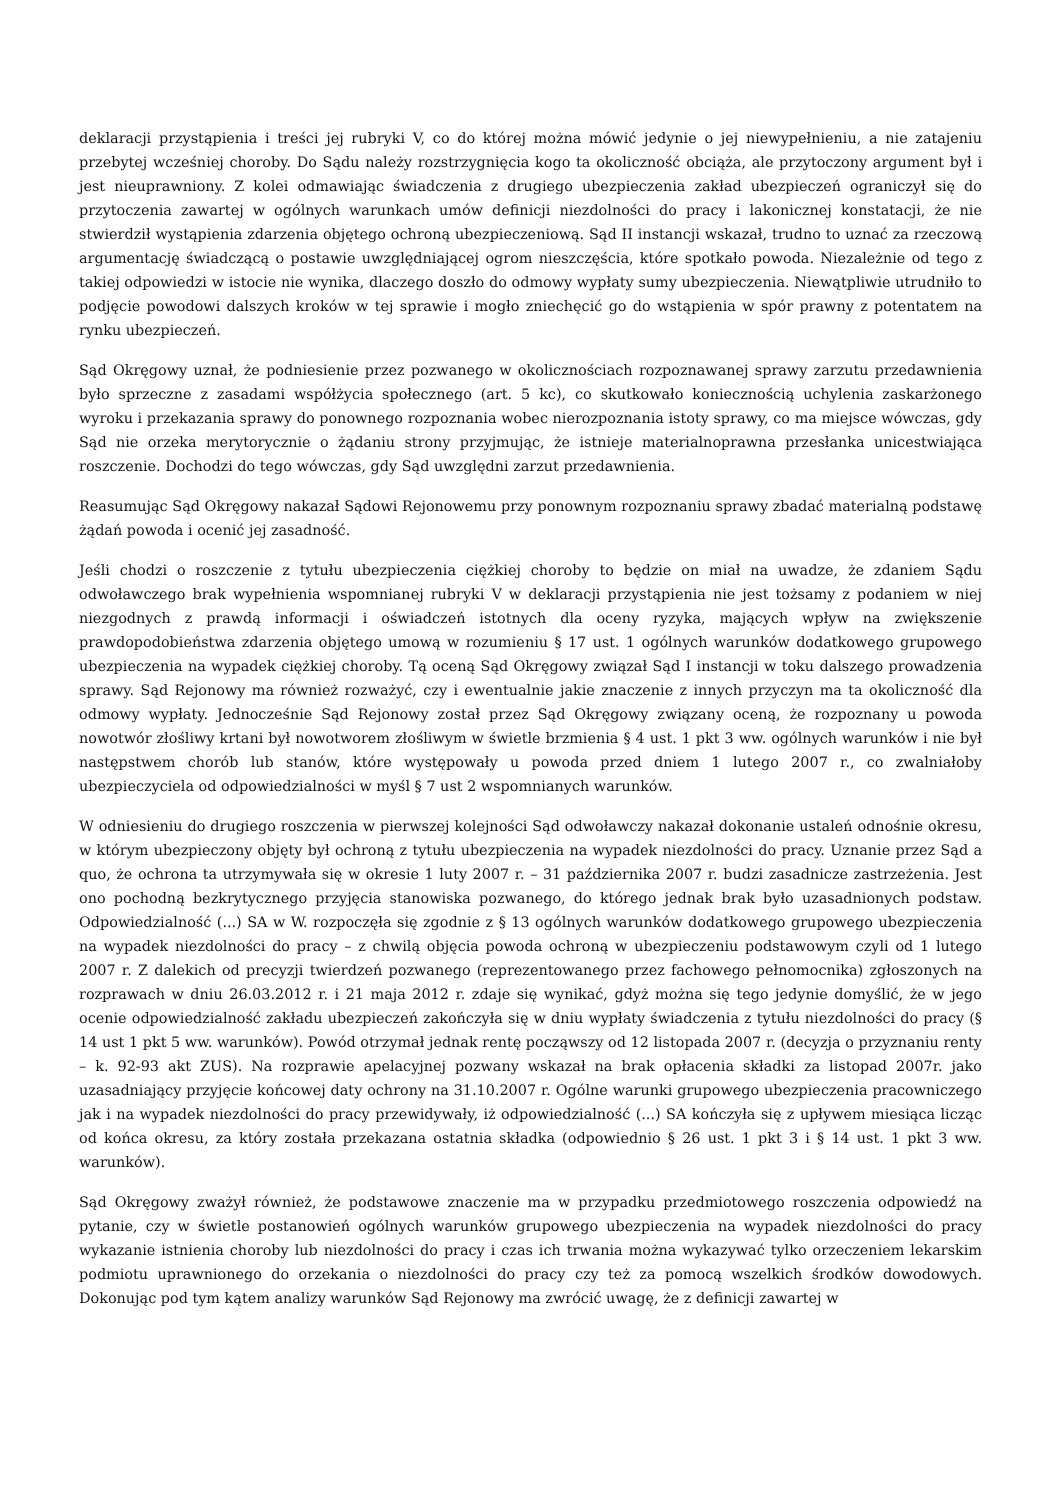deklaracji przystąpienia i treści jej rubryki V, co do której można mówić jedynie o jej niewypełnieniu, a nie zatajeniu przebytej wcześniej choroby. Do Sądu należy rozstrzygnięcia kogo ta okoliczność obciąża, ale przytoczony argument był i jest nieuprawniony. Z kolei odmawiając świadczenia z drugiego ubezpieczenia zakład ubezpieczeń ograniczył się do przytoczenia zawartej w ogólnych warunkach umów definicji niezdolności do pracy i lakonicznej konstatacji, że nie stwierdził wystąpienia zdarzenia objętego ochroną ubezpieczeniową. Sąd II instancji wskazał, trudno to uznać za rzeczową argumentację świadczącą o postawie uwzględniającej ogrom nieszczęścia, które spotkało powoda. Niezależnie od tego z takiej odpowiedzi w istocie nie wynika, dlaczego doszło do odmowy wypłaty sumy ubezpieczenia. Niewątpliwie utrudniło to podjęcie powodowi dalszych kroków w tej sprawie i mogło zniechęcić go do wstąpienia w spór prawny z potentatem na rynku ubezpieczeń.
Sąd Okręgowy uznał, że podniesienie przez pozwanego w okolicznościach rozpoznawanej sprawy zarzutu przedawnienia było sprzeczne z zasadami współżycia społecznego (art. 5 kc), co skutkowało koniecznością uchylenia zaskarżonego wyroku i przekazania sprawy do ponownego rozpoznania wobec nierozpoznania istoty sprawy, co ma miejsce wówczas, gdy Sąd nie orzeka merytorycznie o żądaniu strony przyjmując, że istnieje materialnoprawna przesłanka unicestwiająca roszczenie. Dochodzi do tego wówczas, gdy Sąd uwzględni zarzut przedawnienia.
Reasumując Sąd Okręgowy nakazał Sądowi Rejonowemu przy ponownym rozpoznaniu sprawy zbadać materialną podstawę żądań powoda i ocenić jej zasadność.
Jeśli chodzi o roszczenie z tytułu ubezpieczenia ciężkiej choroby to będzie on miał na uwadze, że zdaniem Sądu odwoławczego brak wypełnienia wspomnianej rubryki V w deklaracji przystąpienia nie jest tożsamy z podaniem w niej niezgodnych z prawdą informacji i oświadczeń istotnych dla oceny ryzyka, mających wpływ na zwiększenie prawdopodobieństwa zdarzenia objętego umową w rozumieniu § 17 ust. 1 ogólnych warunków dodatkowego grupowego ubezpieczenia na wypadek ciężkiej choroby. Tą oceną Sąd Okręgowy związał Sąd I instancji w toku dalszego prowadzenia sprawy. Sąd Rejonowy ma również rozważyć, czy i ewentualnie jakie znaczenie z innych przyczyn ma ta okoliczność dla odmowy wypłaty. Jednocześnie Sąd Rejonowy został przez Sąd Okręgowy związany oceną, że rozpoznany u powoda nowotwór złośliwy krtani był nowotworem złośliwym w świetle brzmienia § 4 ust. 1 pkt 3 ww. ogólnych warunków i nie był następstwem chorób lub stanów, które występowały u powoda przed dniem 1 lutego 2007 r., co zwalniałoby ubezpieczyciela od odpowiedzialności w myśl § 7 ust 2 wspomnianych warunków.
W odniesieniu do drugiego roszczenia w pierwszej kolejności Sąd odwoławczy nakazał dokonanie ustaleń odnośnie okresu, w którym ubezpieczony objęty był ochroną z tytułu ubezpieczenia na wypadek niezdolności do pracy. Uznanie przez Sąd a quo, że ochrona ta utrzymywała się w okresie 1 luty 2007 r. – 31 października 2007 r. budzi zasadnicze zastrzeżenia. Jest ono pochodną bezkrytycznego przyjęcia stanowiska pozwanego, do którego jednak brak było uzasadnionych podstaw. Odpowiedzialność (...) SA w W. rozpoczęła się zgodnie z § 13 ogólnych warunków dodatkowego grupowego ubezpieczenia na wypadek niezdolności do pracy – z chwilą objęcia powoda ochroną w ubezpieczeniu podstawowym czyli od 1 lutego 2007 r. Z dalekich od precyzji twierdzeń pozwanego (reprezentowanego przez fachowego pełnomocnika) zgłoszonych na rozprawach w dniu 26.03.2012 r. i 21 maja 2012 r. zdaje się wynikać, gdyż można się tego jedynie domyślić, że w jego ocenie odpowiedzialność zakładu ubezpieczeń zakończyła się w dniu wypłaty świadczenia z tytułu niezdolności do pracy (§ 14 ust 1 pkt 5 ww. warunków). Powód otrzymał jednak rentę począwszy od 12 listopada 2007 r. (decyzja o przyznaniu renty – k. 92-93 akt ZUS). Na rozprawie apelacyjnej pozwany wskazał na brak opłacenia składki za listopad 2007r. jako uzasadniający przyjęcie końcowej daty ochrony na 31.10.2007 r. Ogólne warunki grupowego ubezpieczenia pracowniczego jak i na wypadek niezdolności do pracy przewidywały, iż odpowiedzialność (...) SA kończyła się z upływem miesiąca licząc od końca okresu, za który została przekazana ostatnia składka (odpowiednio § 26 ust. 1 pkt 3 i § 14 ust. 1 pkt 3 ww. warunków).
Sąd Okręgowy zważył również, że podstawowe znaczenie ma w przypadku przedmiotowego roszczenia odpowiedź na pytanie, czy w świetle postanowień ogólnych warunków grupowego ubezpieczenia na wypadek niezdolności do pracy wykazanie istnienia choroby lub niezdolności do pracy i czas ich trwania można wykazywać tylko orzeczeniem lekarskim podmiotu uprawnionego do orzekania o niezdolności do pracy czy też za pomocą wszelkich środków dowodowych. Dokonując pod tym kątem analizy warunków Sąd Rejonowy ma zwrócić uwagę, że z definicji zawartej w